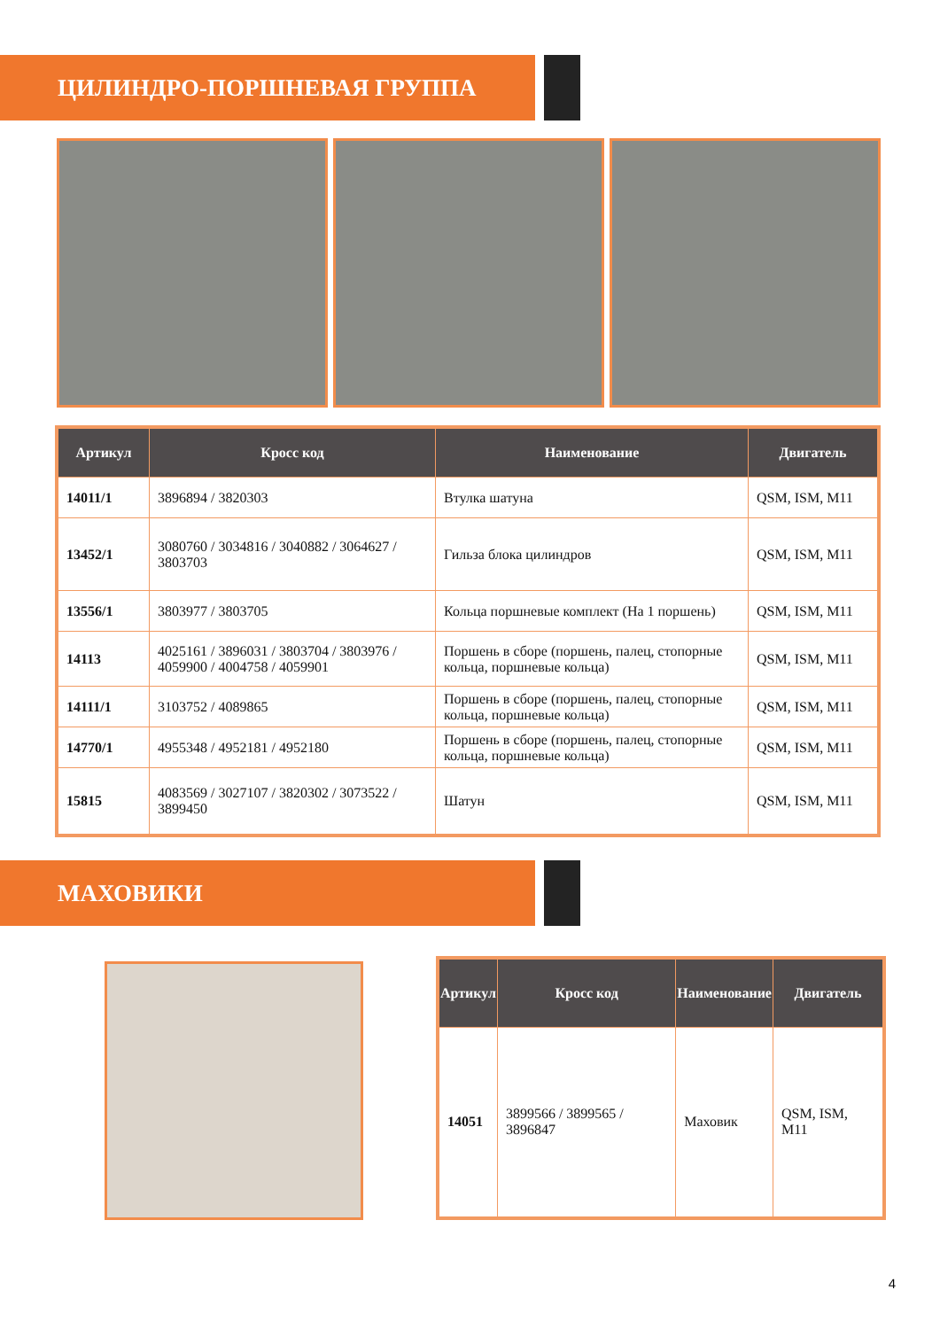ЦИЛИНДРО-ПОРШНЕВАЯ ГРУППА
| Артикул | Кросс код | Наименование | Двигатель |
| --- | --- | --- | --- |
| 14011/1 | 3896894 / 3820303 | Втулка шатуна | QSM, ISM, M11 |
| 13452/1 | 3080760 / 3034816 / 3040882 / 3064627 / 3803703 | Гильза блока цилиндров | QSM, ISM, M11 |
| 13556/1 | 3803977 / 3803705 | Кольца поршневые комплект (На 1 поршень) | QSM, ISM, M11 |
| 14113 | 4025161 / 3896031 / 3803704 / 3803976 / 4059900 / 4004758 / 4059901 | Поршень в сборе (поршень, палец, стопорные кольца, поршневые кольца) | QSM, ISM, M11 |
| 14111/1 | 3103752 / 4089865 | Поршень в сборе (поршень, палец, стопорные кольца, поршневые кольца) | QSM, ISM, M11 |
| 14770/1 | 4955348 / 4952181 / 4952180 | Поршень в сборе (поршень, палец, стопорные кольца, поршневые кольца) | QSM, ISM, M11 |
| 15815 | 4083569 / 3027107 / 3820302 / 3073522 / 3899450 | Шатун | QSM, ISM, M11 |
МАХОВИКИ
| Артикул | Кросс код | Наименование | Двигатель |
| --- | --- | --- | --- |
| 14051 | 3899566 / 3899565 / 3896847 | Маховик | QSM, ISM, M11 |
4